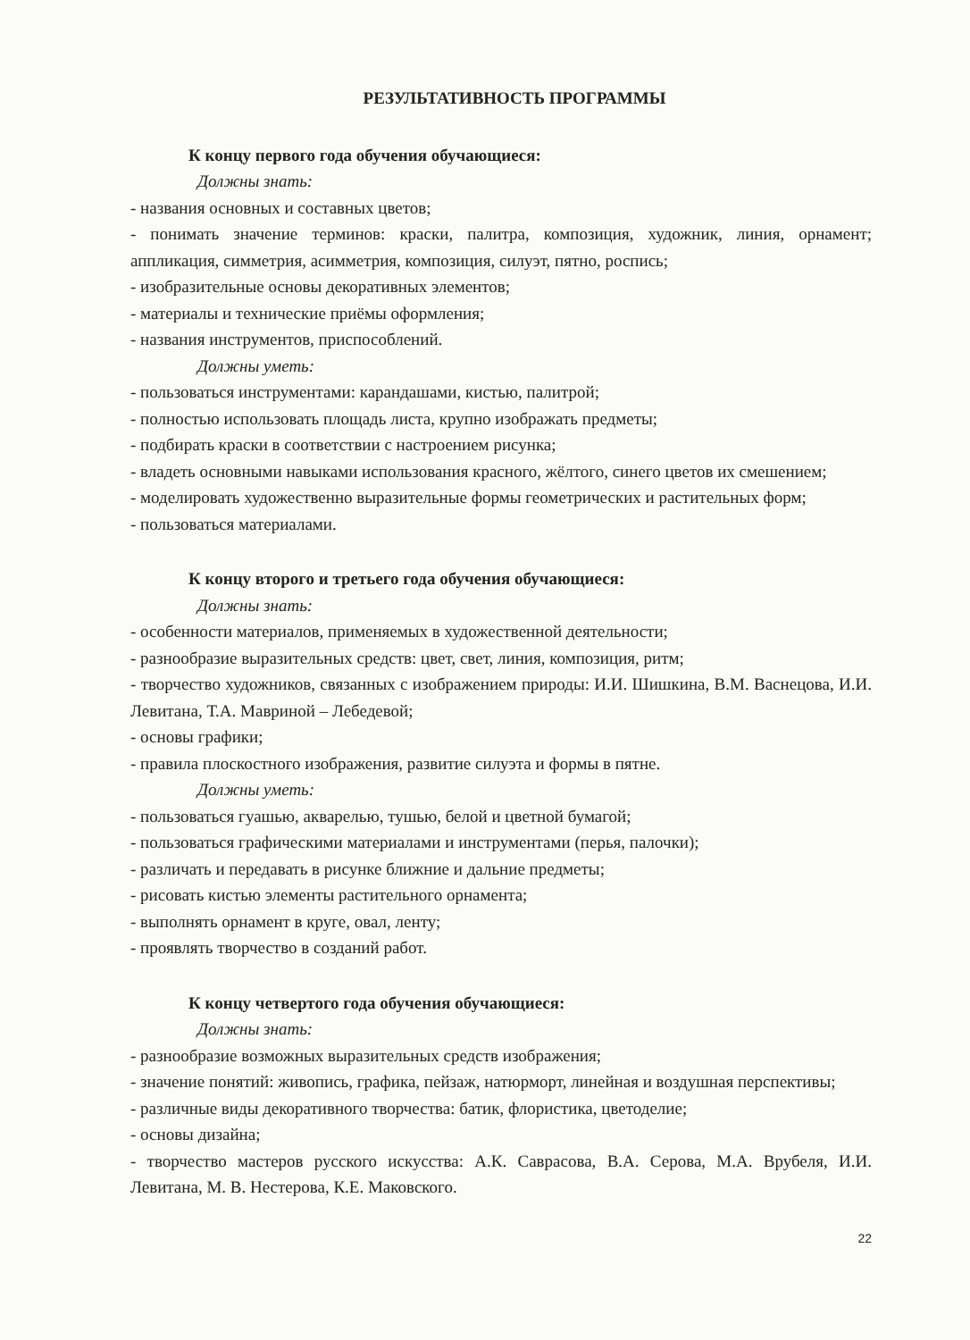РЕЗУЛЬТАТИВНОСТЬ ПРОГРАММЫ
К концу первого года обучения обучающиеся:
Должны знать:
- названия основных и составных цветов;
- понимать значение терминов: краски, палитра, композиция, художник, линия, орнамент; аппликация, симметрия, асимметрия, композиция, силуэт, пятно, роспись;
- изобразительные основы декоративных элементов;
- материалы и технические приёмы оформления;
- названия инструментов, приспособлений.
Должны уметь:
- пользоваться инструментами: карандашами, кистью, палитрой;
- полностью использовать площадь листа, крупно изображать предметы;
- подбирать краски в соответствии с настроением рисунка;
- владеть основными навыками использования красного, жёлтого, синего цветов их смешением;
- моделировать художественно выразительные формы геометрических и растительных форм;
- пользоваться материалами.
К концу второго и третьего года обучения обучающиеся:
Должны знать:
- особенности материалов, применяемых в художественной деятельности;
- разнообразие выразительных средств: цвет, свет, линия, композиция, ритм;
- творчество художников, связанных с изображением природы: И.И. Шишкина, В.М. Васнецова, И.И. Левитана, Т.А. Мавриной – Лебедевой;
- основы графики;
- правила плоскостного изображения, развитие силуэта и формы в пятне.
Должны уметь:
- пользоваться гуашью, акварелью, тушью, белой и цветной бумагой;
- пользоваться графическими материалами и инструментами (перья, палочки);
- различать и передавать в рисунке ближние и дальние предметы;
- рисовать кистью элементы растительного орнамента;
- выполнять орнамент в круге, овал, ленту;
- проявлять творчество в созданий работ.
К концу четвертого года обучения обучающиеся:
Должны знать:
- разнообразие возможных выразительных средств изображения;
- значение понятий: живопись, графика, пейзаж, натюрморт, линейная и воздушная перспективы;
- различные виды декоративного творчества: батик, флористика, цветоделие;
- основы дизайна;
- творчество мастеров русского искусства: А.К. Саврасова, В.А. Серова, М.А. Врубеля, И.И. Левитана, М. В. Нестерова, К.Е. Маковского.
22